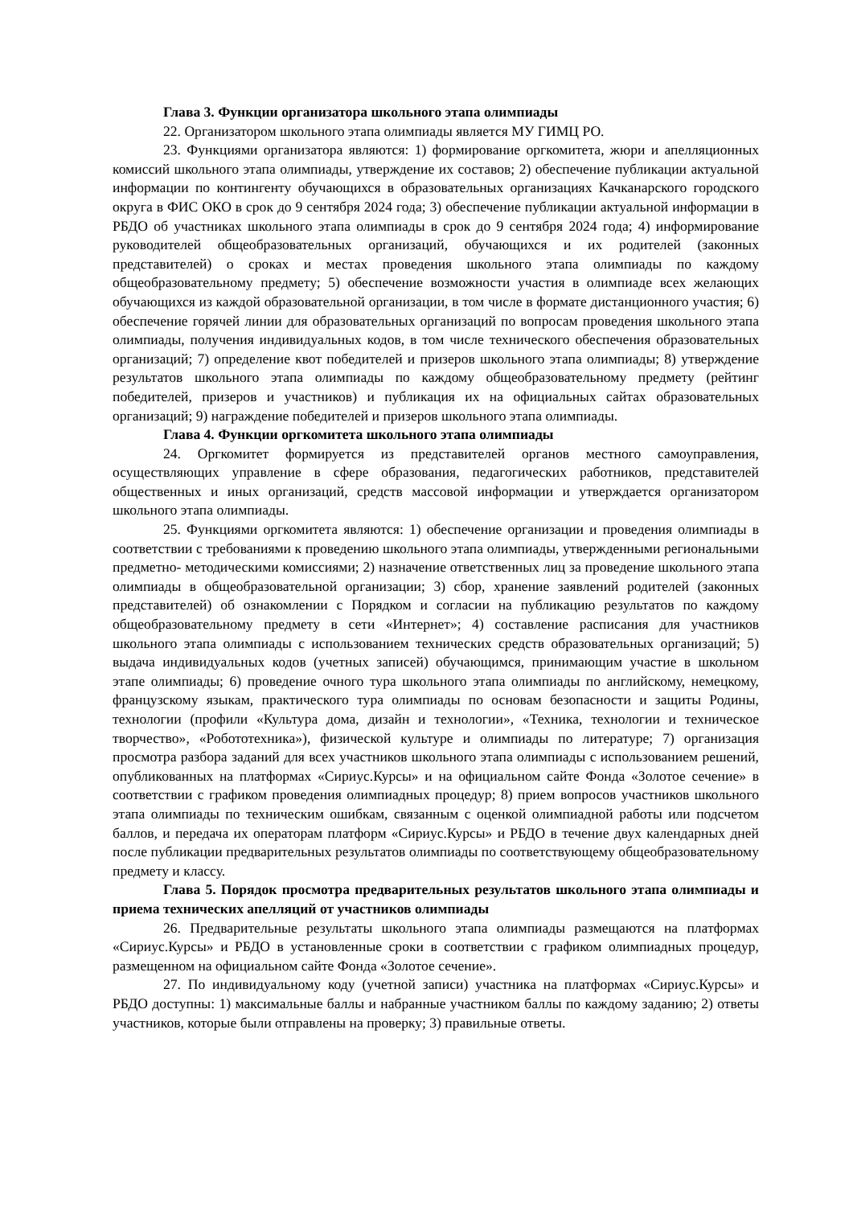Глава 3. Функции организатора школьного этапа олимпиады
22. Организатором школьного этапа олимпиады является МУ ГИМЦ РО.
23. Функциями организатора являются: 1) формирование оргкомитета, жюри и апелляционных комиссий школьного этапа олимпиады, утверждение их составов; 2) обеспечение публикации актуальной информации по контингенту обучающихся в образовательных организациях Качканарского городского округа в ФИС ОКО в срок до 9 сентября 2024 года; 3) обеспечение публикации актуальной информации в РБДО об участниках школьного этапа олимпиады в срок до 9 сентября 2024 года; 4) информирование руководителей общеобразовательных организаций, обучающихся и их родителей (законных представителей) о сроках и местах проведения школьного этапа олимпиады по каждому общеобразовательному предмету; 5) обеспечение возможности участия в олимпиаде всех желающих обучающихся из каждой образовательной организации, в том числе в формате дистанционного участия; 6) обеспечение горячей линии для образовательных организаций по вопросам проведения школьного этапа олимпиады, получения индивидуальных кодов, в том числе технического обеспечения образовательных организаций; 7) определение квот победителей и призеров школьного этапа олимпиады; 8) утверждение результатов школьного этапа олимпиады по каждому общеобразовательному предмету (рейтинг победителей, призеров и участников) и публикация их на официальных сайтах образовательных организаций; 9) награждение победителей и призеров школьного этапа олимпиады.
Глава 4. Функции оргкомитета школьного этапа олимпиады
24. Оргкомитет формируется из представителей органов местного самоуправления, осуществляющих управление в сфере образования, педагогических работников, представителей общественных и иных организаций, средств массовой информации и утверждается организатором школьного этапа олимпиады.
25. Функциями оргкомитета являются: 1) обеспечение организации и проведения олимпиады в соответствии с требованиями к проведению школьного этапа олимпиады, утвержденными региональными предметно- методическими комиссиями; 2) назначение ответственных лиц за проведение школьного этапа олимпиады в общеобразовательной организации; 3) сбор, хранение заявлений родителей (законных представителей) об ознакомлении с Порядком и согласии на публикацию результатов по каждому общеобразовательному предмету в сети «Интернет»; 4) составление расписания для участников школьного этапа олимпиады с использованием технических средств образовательных организаций; 5) выдача индивидуальных кодов (учетных записей) обучающимся, принимающим участие в школьном этапе олимпиады; 6) проведение очного тура школьного этапа олимпиады по английскому, немецкому, французскому языкам, практического тура олимпиады по основам безопасности и защиты Родины, технологии (профили «Культура дома, дизайн и технологии», «Техника, технологии и техническое творчество», «Робототехника»), физической культуре и олимпиады по литературе; 7) организация просмотра разбора заданий для всех участников школьного этапа олимпиады с использованием решений, опубликованных на платформах «Сириус.Курсы» и на официальном сайте Фонда «Золотое сечение» в соответствии с графиком проведения олимпиадных процедур; 8) прием вопросов участников школьного этапа олимпиады по техническим ошибкам, связанным с оценкой олимпиадной работы или подсчетом баллов, и передача их операторам платформ «Сириус.Курсы» и РБДО в течение двух календарных дней после публикации предварительных результатов олимпиады по соответствующему общеобразовательному предмету и классу.
Глава 5. Порядок просмотра предварительных результатов школьного этапа олимпиады и приема технических апелляций от участников олимпиады
26. Предварительные результаты школьного этапа олимпиады размещаются на платформах «Сириус.Курсы» и РБДО в установленные сроки в соответствии с графиком олимпиадных процедур, размещенном на официальном сайте Фонда «Золотое сечение».
27. По индивидуальному коду (учетной записи) участника на платформах «Сириус.Курсы» и РБДО доступны: 1) максимальные баллы и набранные участником баллы по каждому заданию; 2) ответы участников, которые были отправлены на проверку; 3) правильные ответы.